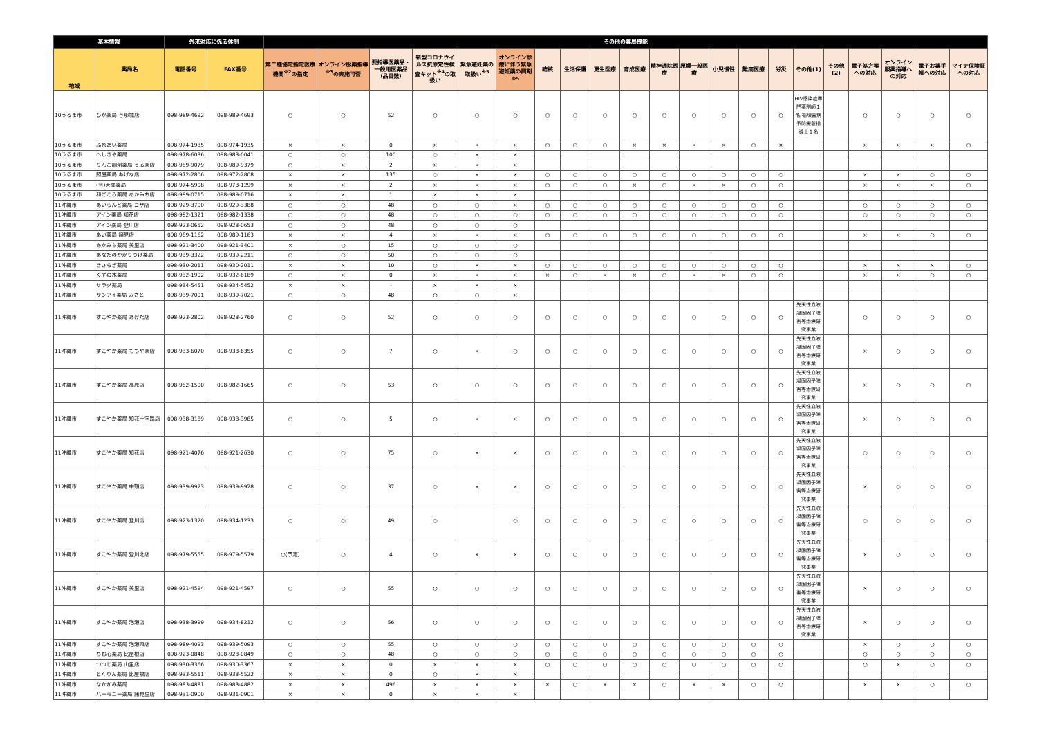| 基本情報 | | 外来対応に係る体制 | | その他の薬局機能 | | | | | | | | | | | | | | | | | | | | |
| --- | --- | --- | --- | --- | --- | --- | --- | --- | --- | --- | --- | --- | --- | --- | --- | --- | --- | --- | --- | --- | --- | --- | --- | --- |
| 地域 | 薬局名 | 電話番号 | FAX番号 | 第二種協定指定医療機関<sup>※2</sup>の指定 | オンライン服薬指導<sup>※3</sup>の実施可否 | 要指導医薬品・一般用医薬品（品目数） | 新型コロナウイルス抗原定性検査キット<sup>※4</sup>の取扱い | 緊急避妊薬の取扱い<sup>※5</sup> | オンライン診療に伴う緊急避妊薬の調剤<sup>※5</sup> | 結核 | 生活保護 | 更生医療 | 育成医療 | 精神通院医療 | 原爆一般医療 | 小児慢性 | 難病医療 | 労災 | その他(1) | その他(2) | 電子処方箋への対応 | オンライン服薬指導への対応 | 電子お薬手帳への対応 | マイナ保険証への対応 |
| 10うるま市 | ひが薬局 与那城店 | 098-989-4692 | 098-989-4693 | ○ | ○ | 52 | ○ | ○ | ○ | ○ | ○ | ○ | ○ | ○ | ○ | ○ | ○ | ○ | HIV感染症専門薬剤師１名 循環器病予防療養指導士１名 | | ○ | ○ | ○ | ○ |
| 10うるま市 | ふれあい薬局 | 098-974-1935 | 098-974-1935 | × | × | 0 | × | × | × | ○ | ○ | ○ | × | × | × | × | ○ | × | | | × | × | × | ○ |
| 10うるま市 | へしきや薬局 | 098-978-6036 | 098-983-0041 | ○ | ○ | 100 | ○ | × | × | | | | | | | | | | | | | | | |
| 10うるま市 | りんご調剤薬局 うるま店 | 098-989-9079 | 098-989-9379 | ○ | × | 2 | × | × | × | | | | | | | | | | | | | | | |
| 10うるま市 | 照屋薬局 あげな店 | 098-972-2806 | 098-972-2808 | × | × | 135 | ○ | × | × | ○ | ○ | ○ | ○ | ○ | ○ | ○ | ○ | ○ | | | × | × | ○ | ○ |
| 10うるま市 | (有)天願薬局 | 098-974-5908 | 098-973-1299 | × | × | 2 | × | × | × | ○ | ○ | ○ | × | ○ | × | × | ○ | ○ | | | × | × | × | ○ |
| 10うるま市 | 和ごころ薬局 あかみち店 | 098-989-0715 | 098-989-0716 | × | × | 1 | × | × | × | | | | | | | | | | | | | | | |
| 11沖縄市 | あいらんど薬局 コザ店 | 098-929-3700 | 098-929-3388 | ○ | ○ | 48 | ○ | ○ | × | ○ | ○ | ○ | ○ | ○ | ○ | ○ | ○ | ○ | | | ○ | ○ | ○ | ○ |
| 11沖縄市 | アイン薬局 知花店 | 098-982-1321 | 098-982-1338 | ○ | ○ | 48 | ○ | ○ | ○ | ○ | ○ | ○ | ○ | ○ | ○ | ○ | ○ | ○ | | | ○ | ○ | ○ | ○ |
| 11沖縄市 | アイン薬局 登川店 | 098-923-0652 | 098-923-0653 | ○ | ○ | 48 | ○ | ○ | ○ | | | | | | | | | | | | | | | |
| 11沖縄市 | あい薬局 諸見店 | 098-989-1162 | 098-989-1163 | × | × | 4 | × | × | × | ○ | ○ | ○ | ○ | ○ | ○ | ○ | ○ | ○ | | | × | × | ○ | ○ |
| 11沖縄市 | あかみち薬局 美里店 | 098-921-3400 | 098-921-3401 | × | ○ | 15 | ○ | ○ | ○ | | | | | | | | | | | | | | | |
| 11沖縄市 | あなたのかかりつけ薬局 | 098-939-3322 | 098-939-2211 | ○ | ○ | 50 | ○ | ○ | ○ | | | | | | | | | | | | | | | |
| 11沖縄市 | きさらぎ薬局 | 098-930-2011 | 098-930-2011 | × | × | 10 | ○ | × | × | ○ | ○ | ○ | ○ | ○ | ○ | ○ | ○ | ○ | | | × | × | × | ○ |
| 11沖縄市 | くすの木薬局 | 098-932-1902 | 098-932-6189 | ○ | × | 0 | × | × | × | × | ○ | × | × | ○ | × | × | ○ | ○ | | | × | × | ○ | ○ |
| 11沖縄市 | サラダ薬局 | 098-934-5451 | 098-934-5452 | × | × | - | × | × | × | | | | | | | | | | | | | | | |
| 11沖縄市 | サンアイ薬局 みさと | 098-939-7001 | 098-939-7021 | ○ | ○ | 48 | ○ | ○ | × | | | | | | | | | | | | | | | |
| 11沖縄市 | すこやか薬局 あげだ店 | 098-923-2802 | 098-923-2760 | ○ | ○ | 52 | ○ | ○ | ○ | ○ | ○ | ○ | ○ | ○ | ○ | ○ | ○ | ○ | 先天性血液凝固因子障害等治療研究事業 | | ○ | ○ | ○ | ○ |
| 11沖縄市 | すこやか薬局 ももやま店 | 098-933-6070 | 098-933-6355 | ○ | ○ | 7 | ○ | × | ○ | ○ | ○ | ○ | ○ | ○ | ○ | ○ | ○ | ○ | 先天性血液凝固因子障害等治療研究事業 | | × | ○ | ○ | ○ |
| 11沖縄市 | すこやか薬局 高原店 | 098-982-1500 | 098-982-1665 | ○ | ○ | 53 | ○ | ○ | ○ | ○ | ○ | ○ | ○ | ○ | ○ | ○ | ○ | ○ | 先天性血液凝固因子障害等治療研究事業 | | × | ○ | ○ | ○ |
| 11沖縄市 | すこやか薬局 知花十字路店 | 098-938-3189 | 098-938-3985 | ○ | ○ | 5 | ○ | × | × | ○ | ○ | ○ | ○ | ○ | ○ | ○ | ○ | ○ | 先天性血液凝固因子障害等治療研究事業 | | × | ○ | ○ | ○ |
| 11沖縄市 | すこやか薬局 知花店 | 098-921-4076 | 098-921-2630 | ○ | ○ | 75 | ○ | × | × | ○ | ○ | ○ | ○ | ○ | ○ | ○ | ○ | ○ | 先天性血液凝固因子障害等治療研究事業 | | ○ | ○ | ○ | ○ |
| 11沖縄市 | すこやか薬局 中頭店 | 098-939-9923 | 098-939-9928 | ○ | ○ | 37 | ○ | × | × | ○ | ○ | ○ | ○ | ○ | ○ | ○ | ○ | ○ | 先天性血液凝固因子障害等治療研究事業 | | × | ○ | ○ | ○ |
| 11沖縄市 | すこやか薬局 登川店 | 098-923-1320 | 098-934-1233 | ○ | ○ | 49 | ○ | | ○ | ○ | ○ | ○ | ○ | ○ | ○ | ○ | ○ | ○ | 先天性血液凝固因子障害等治療研究事業 | | ○ | ○ | ○ | ○ |
| 11沖縄市 | すこやか薬局 登川北店 | 098-979-5555 | 098-979-5579 | ○(予定) | ○ | 4 | ○ | × | × | ○ | ○ | ○ | ○ | ○ | ○ | ○ | ○ | ○ | 先天性血液凝固因子障害等治療研究事業 | | × | ○ | ○ | ○ |
| 11沖縄市 | すこやか薬局 美里店 | 098-921-4594 | 098-921-4597 | ○ | ○ | 55 | ○ | ○ | ○ | ○ | ○ | ○ | ○ | ○ | ○ | ○ | ○ | ○ | 先天性血液凝固因子障害等治療研究事業 | | × | ○ | ○ | ○ |
| 11沖縄市 | すこやか薬局 泡瀬店 | 098-938-3999 | 098-934-8212 | ○ | ○ | 56 | ○ | ○ | ○ | ○ | ○ | ○ | ○ | ○ | ○ | ○ | ○ | ○ | 先天性血液凝固因子障害等治療研究事業 | | × | ○ | ○ | ○ |
| 11沖縄市 | すこやか薬局 泡瀬東店 | 098-989-4093 | 098-939-5093 | ○ | ○ | 55 | ○ | ○ | ○ | ○ | ○ | ○ | ○ | ○ | ○ | ○ | ○ | ○ | | | × | ○ | ○ | ○ |
| 11沖縄市 | ちむ心薬局 比屋根店 | 098-923-0848 | 098-923-0849 | ○ | ○ | 48 | ○ | ○ | ○ | ○ | ○ | ○ | ○ | ○ | ○ | ○ | ○ | ○ | | | ○ | ○ | ○ | ○ |
| 11沖縄市 | つつじ薬局 山里店 | 098-930-3366 | 098-930-3367 | × | × | 0 | × | × | × | ○ | ○ | ○ | ○ | ○ | ○ | ○ | ○ | ○ | | | ○ | × | ○ | ○ |
| 11沖縄市 | とくりん薬局 比屋根店 | 098-933-5511 | 098-933-5522 | × | × | 0 | ○ | × | × | | | | | | | | | | | | | | | |
| 11沖縄市 | なかがみ薬局 | 098-983-4881 | 098-983-4882 | × | × | 496 | × | × | × | × | ○ | × | × | ○ | × | × | ○ | ○ | | | × | × | ○ | ○ |
| 11沖縄市 | ハーモニー薬局 諸見里店 | 098-931-0900 | 098-931-0901 | × | × | 0 | × | × | × | | | | | | | | | | | | | | | |